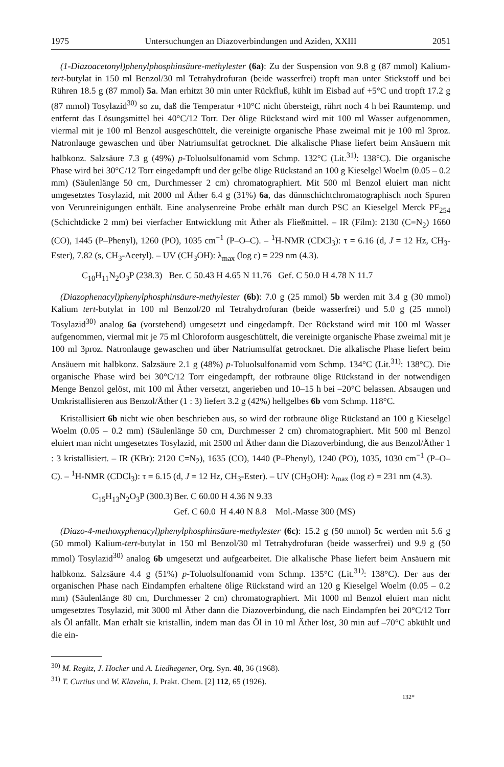1975 Untersuchungen an Diazoverbindungen und Aziden, XXIII 2051
(1-Diazoacetonyl)phenylphosphinsäure-methylester (6a): Zu der Suspension von 9.8 g (87 mmol) Kalium-tert-butylat in 150 ml Benzol/30 ml Tetrahydrofuran (beide wasserfrei) tropft man unter Stickstoff und bei Rühren 18.5 g (87 mmol) 5a. Man erhitzt 30 min unter Rückfluß, kühlt im Eisbad auf +5°C und tropft 17.2 g (87 mmol) Tosylazid<sup>30)</sup> so zu, daß die Temperatur +10°C nicht übersteigt, rührt noch 4 h bei Raumtemp. und entfernt das Lösungsmittel bei 40°C/12 Torr. Der ölige Rückstand wird mit 100 ml Wasser aufgenommen, viermal mit je 100 ml Benzol ausgeschüttelt, die vereinigte organische Phase zweimal mit je 100 ml 3proz. Natronlauge gewaschen und über Natriumsulfat getrocknet. Die alkalische Phase liefert beim Ansäuern mit halbkonz. Salzsäure 7.3 g (49%) p-Toluolsulfonamid vom Schmp. 132°C (Lit.<sup>31)</sup>: 138°C). Die organische Phase wird bei 30°C/12 Torr eingedampft und der gelbe ölige Rückstand an 100 g Kieselgel Woelm (0.05 – 0.2 mm) (Säulenlänge 50 cm, Durchmesser 2 cm) chromatographiert. Mit 500 ml Benzol eluiert man nicht umgesetztes Tosylazid, mit 2000 ml Äther 6.4 g (31%) 6a, das dünnschichtchromatographisch noch Spuren von Verunreinigungen enthält. Eine analysenreine Probe erhält man durch PSC an Kieselgel Merck PF<sub>254</sub> (Schichtdicke 2 mm) bei vierfacher Entwicklung mit Äther als Fließmittel. – IR (Film): 2130 (C=N<sub>2</sub>) 1660 (CO), 1445 (P–Phenyl), 1260 (PO), 1035 cm<sup>−1</sup> (P–O–C). – <sup>1</sup>H-NMR (CDCl<sub>3</sub>): τ = 6.16 (d, J = 12 Hz, CH<sub>3</sub>-Ester), 7.82 (s, CH<sub>3</sub>-Acetyl). – UV (CH<sub>3</sub>OH): λ<sub>max</sub> (log ε) = 229 nm (4.3).
C<sub>10</sub>H<sub>11</sub>N<sub>2</sub>O<sub>3</sub>P (238.3) Ber. C 50.43 H 4.65 N 11.76 Gef. C 50.0 H 4.78 N 11.7
(Diazophenacyl)phenylphosphinsäure-methylester (6b): 7.0 g (25 mmol) 5b werden mit 3.4 g (30 mmol) Kalium tert-butylat in 100 ml Benzol/20 ml Tetrahydrofuran (beide wasserfrei) und 5.0 g (25 mmol) Tosylazid<sup>30)</sup> analog 6a (vorstehend) umgesetzt und eingedampft. Der Rückstand wird mit 100 ml Wasser aufgenommen, viermal mit je 75 ml Chloroform ausgeschüttelt, die vereinigte organische Phase zweimal mit je 100 ml 3proz. Natronlauge gewaschen und über Natriumsulfat getrocknet. Die alkalische Phase liefert beim Ansäuern mit halbkonz. Salzsäure 2.1 g (48%) p-Toluolsulfonamid vom Schmp. 134°C (Lit.<sup>31)</sup>: 138°C). Die organische Phase wird bei 30°C/12 Torr eingedampft, der rotbraune ölige Rückstand in der notwendigen Menge Benzol gelöst, mit 100 ml Äther versetzt, angerieben und 10–15 h bei –20°C belassen. Absaugen und Umkristallisieren aus Benzol/Äther (1 : 3) liefert 3.2 g (42%) hellgelbes 6b vom Schmp. 118°C.
Kristallisiert 6b nicht wie oben beschrieben aus, so wird der rotbraune ölige Rückstand an 100 g Kieselgel Woelm (0.05 – 0.2 mm) (Säulenlänge 50 cm, Durchmesser 2 cm) chromatographiert. Mit 500 ml Benzol eluiert man nicht umgesetztes Tosylazid, mit 2500 ml Äther dann die Diazoverbindung, die aus Benzol/Äther 1 : 3 kristallisiert. – IR (KBr): 2120 C=N<sub>2</sub>), 1635 (CO), 1440 (P–Phenyl), 1240 (PO), 1035, 1030 cm<sup>−1</sup> (P–O–C). – <sup>1</sup>H-NMR (CDCl<sub>3</sub>): τ = 6.15 (d, J = 12 Hz, CH<sub>3</sub>-Ester). – UV (CH<sub>3</sub>OH): λ<sub>max</sub> (log ε) = 231 nm (4.3).
C<sub>15</sub>H<sub>13</sub>N<sub>2</sub>O<sub>3</sub>P (300.3) Ber. C 60.00 H 4.36 N 9.33 Gef. C 60.0 H 4.40 N 8.8 Mol.-Masse 300 (MS)
(Diazo-4-methoxyphenacyl)phenylphosphinsäure-methylester (6c): 15.2 g (50 mmol) 5c werden mit 5.6 g (50 mmol) Kalium-tert-butylat in 150 ml Benzol/30 ml Tetrahydrofuran (beide wasserfrei) und 9.9 g (50 mmol) Tosylazid<sup>30)</sup> analog 6b umgesetzt und aufgearbeitet. Die alkalische Phase liefert beim Ansäuern mit halbkonz. Salzsäure 4.4 g (51%) p-Toluolsulfonamid vom Schmp. 135°C (Lit.<sup>31)</sup>: 138°C). Der aus der organischen Phase nach Eindampfen erhaltene ölige Rückstand wird an 120 g Kieselgel Woelm (0.05 – 0.2 mm) (Säulenlänge 80 cm, Durchmesser 2 cm) chromatographiert. Mit 1000 ml Benzol eluiert man nicht umgesetztes Tosylazid, mit 3000 ml Äther dann die Diazoverbindung, die nach Eindampfen bei 20°C/12 Torr als Öl anfällt. Man erhält sie kristallin, indem man das Öl in 10 ml Äther löst, 30 min auf –70°C abkühlt und die ein-
<sup>30)</sup> M. Regitz, J. Hocker und A. Liedhegener, Org. Syn. 48, 36 (1968).
<sup>31)</sup> T. Curtius und W. Klavehn, J. Prakt. Chem. [2] 112, 65 (1926).
132*